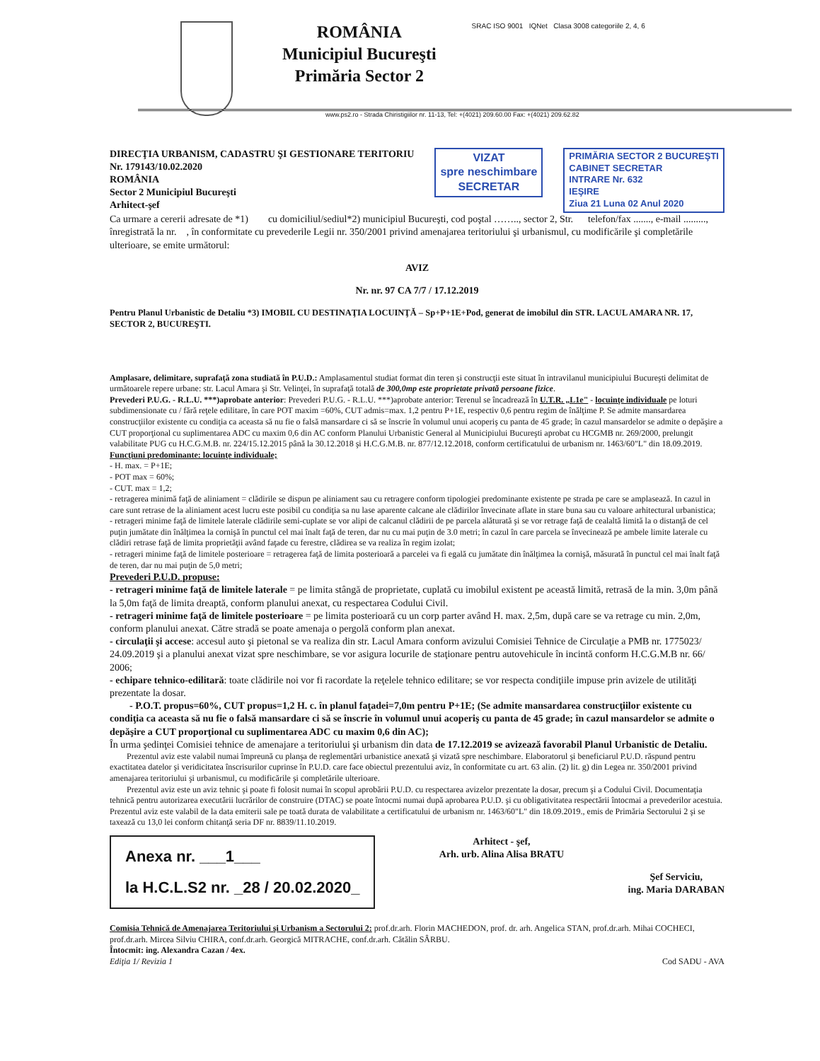ROMÂNIA
Municipiul Bucureşti
Primăria Sector 2
SRAC ISO 9001 IQNet Clasa 3008 categoriile 2, 4, 6
www.ps2.ro - Strada Chiristigiilor nr. 11-13, Tel: +(4021) 209.60.00 Fax: +(4021) 209.62.82
DIRECŢIA URBANISM, CADASTRU ŞI GESTIONARE TERITORIU
Nr. 179143/10.02.2020
ROMÂNIA
Sector 2 Municipiul Bucureşti
Arhitect-şef
VIZAT
spre neschimbare
SECRETAR
PRIMĂRIA SECTOR 2 BUCUREŞTI
CABINET SECRETAR
INTRARE Nr. 632
IEŞIRE
Ziua 21 Luna 02 Anul 2020
Ca urmare a cererii adresate de *1) cu domiciliul/sediul*2) municipiul Bucureşti, cod poştal …….., sector 2, Str. telefon/fax ......., e-mail ........., înregistrată la nr. , în conformitate cu prevederile Legii nr. 350/2001 privind amenajarea teritoriului şi urbanismul, cu modificările şi completările ulterioare, se emite următorul:
AVIZ
Nr. nr. 97 CA 7/7 / 17.12.2019
Pentru Planul Urbanistic de Detaliu *3) IMOBIL CU DESTINAŢIA LOCUINŢĂ – Sp+P+1E+Pod, generat de imobilul din STR. LACUL AMARA NR. 17, SECTOR 2, BUCUREŞTI.
Amplasare, delimitare, suprafaţă zona studiată în P.U.D.: Amplasamentul studiat format din teren şi construcţii este situat în intravilanul municipiului Bucureşti delimitat de următoarele repere urbane: str. Lacul Amara şi Str. Velinţei, în suprafaţă totală de 300,0mp este proprietate privată persoane fizice.
Prevederi P.U.G. - R.L.U. ***)aprobate anterior: Prevederi P.U.G. - R.L.U. ***)aprobate anterior: Terenul se încadrează în U.T.R. „L1e" - locuinţe individuale pe loturi subdimensionate cu / fără reţele edilitare, în care POT maxim =60%, CUT admis=max. 1,2 pentru P+1E, respectiv 0,6 pentru regim de înălţime P. Se admite mansardarea construcţiilor existente cu condiţia ca aceasta să nu fie o falsă mansardare ci să se înscrie în volumul unui acoperiş cu panta de 45 grade; în cazul mansardelor se admite o depăşire a CUT proporţional cu suplimentarea ADC cu maxim 0,6 din AC conform Planului Urbanistic General al Municipiului Bucureşti aprobat cu HCGMB nr. 269/2000, prelungit valabilitate PUG cu H.C.G.M.B. nr. 224/15.12.2015 până la 30.12.2018 şi H.C.G.M.B. nr. 877/12.12.2018, conform certificatului de urbanism nr. 1463/60"L" din 18.09.2019.
Funcţiuni predominante: locuinţe individuale;
- H. max. = P+1E;
- POT max = 60%;
- CUT. max = 1,2;
- retragerea minimă faţă de aliniament = clădirile se dispun pe aliniament sau cu retragere conform tipologiei predominante existente pe strada pe care se amplasează. In cazul in care sunt retrase de la aliniament acest lucru este posibil cu condiţia sa nu lase aparente calcane ale clădirilor învecinate aflate in stare buna sau cu valoare arhitectural urbanistica;
- retrageri minime faţă de limitele laterale clădirile semi-cuplate se vor alipi de calcanul clădirii de pe parcela alăturată şi se vor retrage faţă de cealaltă limită la o distanţă de cel puţin jumătate din înălţimea la cornişă în punctul cel mai înalt faţă de teren, dar nu cu mai puţin de 3.0 metri; în cazul în care parcela se învecinează pe ambele limite laterale cu clădiri retrase faţă de limita proprietăţii având faţade cu ferestre, clădirea se va realiza în regim izolat;
- retrageri minime faţă de limitele posterioare = retragerea faţă de limita posterioară a parcelei va fi egală cu jumătate din înălţimea la cornişă, măsurată în punctul cel mai înalt faţă de teren, dar nu mai puţin de 5,0 metri;
Prevederi P.U.D. propuse:
- retrageri minime faţă de limitele laterale = pe limita stângă de proprietate, cuplată cu imobilul existent pe această limită, retrasă de la min. 3,0m până la 5,0m faţă de limita dreaptă, conform planului anexat, cu respectarea Codului Civil.
- retrageri minime faţă de limitele posterioare = pe limita posterioară cu un corp parter având H. max. 2,5m, după care se va retrage cu min. 2,0m, conform planului anexat. Către stradă se poate amenaja o pergolă conform plan anexat.
- circulaţii şi accese: accesul auto şi pietonal se va realiza din str. Lacul Amara conform avizului Comisiei Tehnice de Circulaţie a PMB nr. 1775023/ 24.09.2019 şi a planului anexat vizat spre neschimbare, se vor asigura locurile de staţionare pentru autovehicule în incintă conform H.C.G.M.B nr. 66/ 2006;
- echipare tehnico-edilitară: toate clădirile noi vor fi racordate la reţelele tehnico edilitare; se vor respecta condiţiile impuse prin avizele de utilităţi prezentate la dosar.
- P.O.T. propus=60%, CUT propus=1,2 H. c. în planul faţadei=7,0m pentru P+1E; (Se admite mansardarea construcţiilor existente cu condiţia ca aceasta să nu fie o falsă mansardare ci să se înscrie în volumul unui acoperiş cu panta de 45 grade; în cazul mansardelor se admite o depăşire a CUT proporţional cu suplimentarea ADC cu maxim 0,6 din AC);
În urma şedinţei Comisiei tehnice de amenajare a teritoriului şi urbanism din data de 17.12.2019 se avizează favorabil Planul Urbanistic de Detaliu.
Prezentul aviz este valabil numai împreună cu planşa de reglementări urbanistice anexată şi vizată spre neschimbare. Elaboratorul şi beneficiarul P.U.D. răspund pentru exactitatea datelor şi veridicitatea înscrisurilor cuprinse în P.U.D. care face obiectul prezentului aviz, în conformitate cu art. 63 alin. (2) lit. g) din Legea nr. 350/2001 privind amenajarea teritoriului şi urbanismul, cu modificările şi completările ulterioare.
Prezentul aviz este un aviz tehnic şi poate fi folosit numai în scopul aprobării P.U.D. cu respectarea avizelor prezentate la dosar, precum şi a Codului Civil. Documentaţia tehnică pentru autorizarea executării lucrărilor de construire (DTAC) se poate întocmi numai după aprobarea P.U.D. şi cu obligativitatea respectării întocmai a prevederilor acestuia. Prezentul aviz este valabil de la data emiterii sale pe toată durata de valabilitate a certificatului de urbanism nr. 1463/60"L" din 18.09.2019., emis de Primăria Sectorului 2 şi se taxează cu 13,0 lei conform chitanţă seria DF nr. 8839/11.10.2019.
Anexa nr. ___1___
la H.C.L.S2 nr. _28 / 20.02.2020_
Arhitect - şef,
Arh. urb. Alina Alisa BRATU
Şef Serviciu,
ing. Maria DARABAN
Comisia Tehnică de Amenajarea Teritoriului şi Urbanism a Sectorului 2: prof.dr.arh. Florin MACHEDON, prof. dr. arh. Angelica STAN, prof.dr.arh. Mihai COCHECI, prof.dr.arh. Mircea Silviu CHIRA, conf.dr.arh. Georgică MITRACHE, conf.dr.arh. Cătălin SÂRBU.
Întocmit: ing. Alexandra Cazan / 4ex.
Ediţia 1/ Revizia 1 Cod SADU - AVA